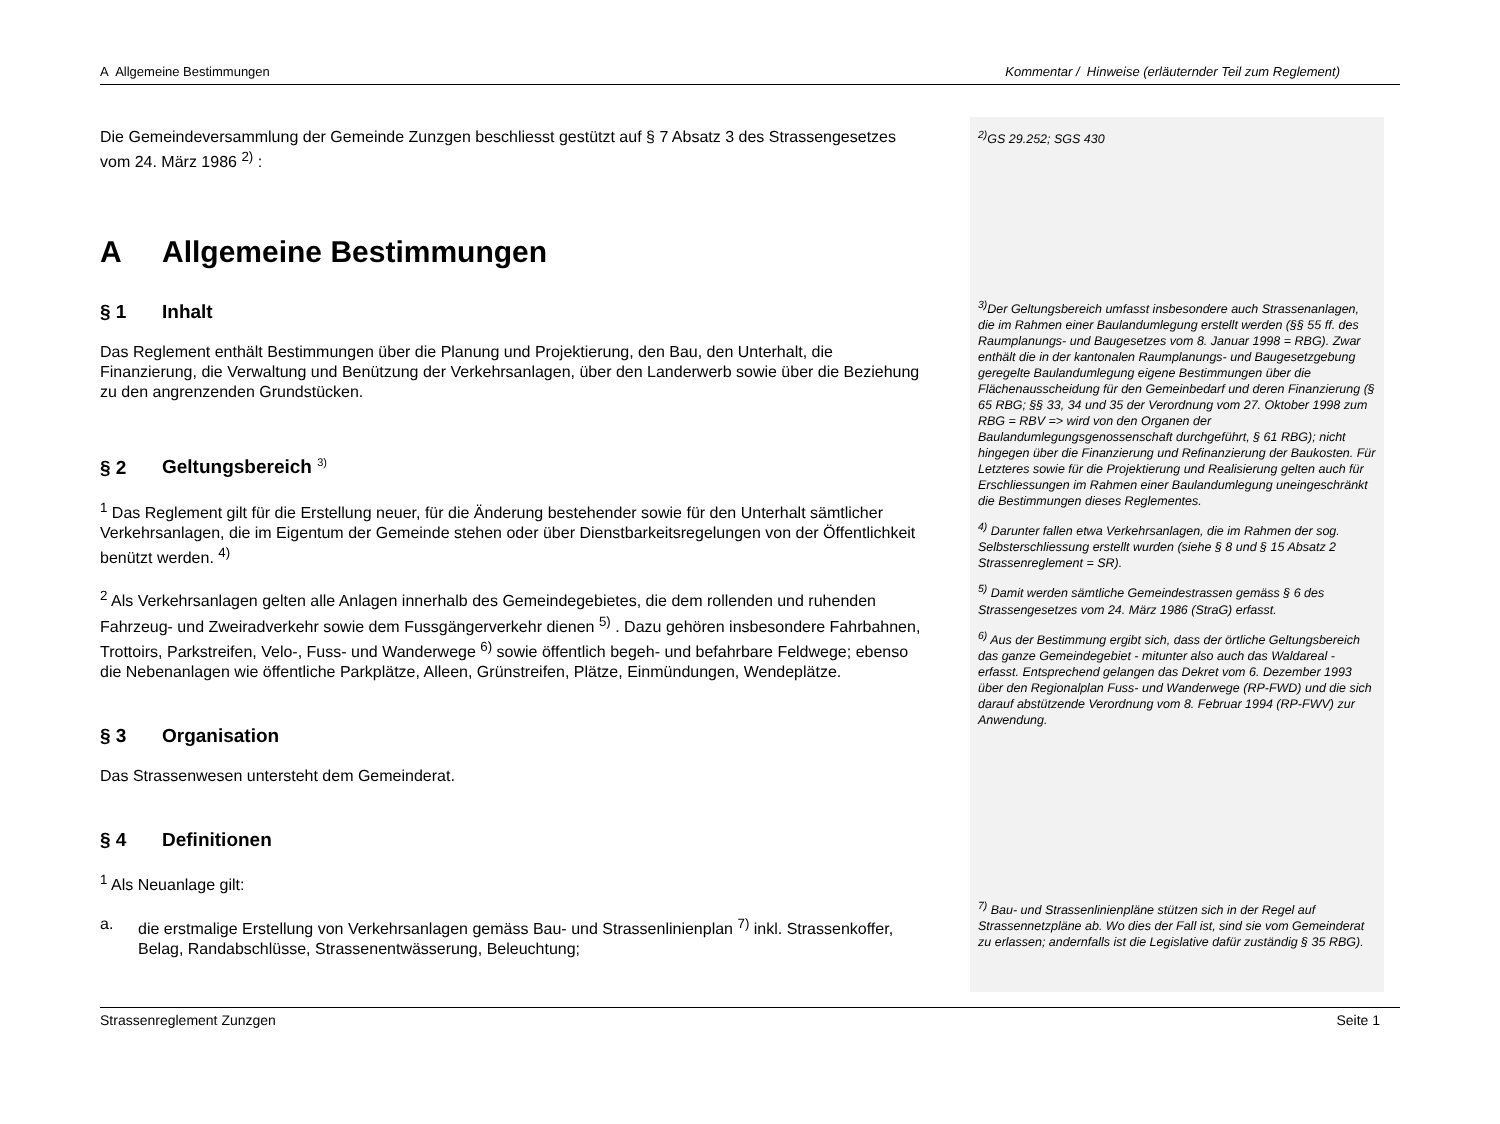A Allgemeine Bestimmungen Kommentar / Hinweise (erläuternder Teil zum Reglement)
Die Gemeindeversammlung der Gemeinde Zunzgen beschliesst gestützt auf § 7 Absatz 3 des Strassengesetzes vom 24. März 1986 <sup>2)</sup> :
A Allgemeine Bestimmungen
§ 1 Inhalt
Das Reglement enthält Bestimmungen über die Planung und Projektierung, den Bau, den Unterhalt, die Finanzierung, die Verwaltung und Benützung der Verkehrsanlagen, über den Landerwerb sowie über die Beziehung zu den angrenzenden Grundstücken.
§ 2 Geltungsbereich <sup>3)</sup>
<sup>1</sup> Das Reglement gilt für die Erstellung neuer, für die Änderung bestehender sowie für den Unterhalt sämtlicher Verkehrsanlagen, die im Eigentum der Gemeinde stehen oder über Dienstbarkeitsregelungen von der Öffentlichkeit benützt werden. <sup>4)</sup>
<sup>2</sup> Als Verkehrsanlagen gelten alle Anlagen innerhalb des Gemeindegebietes, die dem rollenden und ruhenden Fahrzeug- und Zweiradverkehr sowie dem Fussgängerverkehr dienen <sup>5)</sup> . Dazu gehören insbesondere Fahrbahnen, Trottoirs, Parkstreifen, Velo-, Fuss- und Wanderwege <sup>6)</sup> sowie öffentlich begeh- und befahrbare Feldwege; ebenso die Nebenanlagen wie öffentliche Parkplätze, Alleen, Grünstreifen, Plätze, Einmündungen, Wendeplätze.
§ 3 Organisation
Das Strassenwesen untersteht dem Gemeinderat.
§ 4 Definitionen
<sup>1</sup> Als Neuanlage gilt:
a. die erstmalige Erstellung von Verkehrsanlagen gemäss Bau- und Strassenlinienplan <sup>7)</sup> inkl. Strassenkoffer, Belag, Randabschlüsse, Strassenentwässerung, Beleuchtung;
<sup>2)</sup> GS 29.252; SGS 430
<sup>3)</sup> Der Geltungsbereich umfasst insbesondere auch Strassenanlagen, die im Rahmen einer Baulandumlegung erstellt werden (§§ 55 ff. des Raumplanungs- und Baugesetzes vom 8. Januar 1998 = RBG). Zwar enthält die in der kantonalen Raumplanungs- und Baugesetzgebung geregelte Baulandumlegung eigene Bestimmungen über die Flächenausscheidung für den Gemeinbedarf und deren Finanzierung (§ 65 RBG; §§ 33, 34 und 35 der Verordnung vom 27. Oktober 1998 zum RBG = RBV => wird von den Organen der Baulandumlegungsgenossenschaft durchgeführt, § 61 RBG); nicht hingegen über die Finanzierung und Refinanzierung der Baukosten. Für Letzteres sowie für die Projektierung und Realisierung gelten auch für Erschliessungen im Rahmen einer Baulandumlegung uneingeschränkt die Bestimmungen dieses Reglementes.
<sup>4)</sup> Darunter fallen etwa Verkehrsanlagen, die im Rahmen der sog. Selbsterschliessung erstellt wurden (siehe § 8 und § 15 Absatz 2 Strassenreglement = SR).
<sup>5)</sup> Damit werden sämtliche Gemeindestrassen gemäss § 6 des Strassengesetzes vom 24. März 1986 (StraG) erfasst.
<sup>6)</sup> Aus der Bestimmung ergibt sich, dass der örtliche Geltungsbereich das ganze Gemeindegebiet - mitunter also auch das Waldareal - erfasst. Entsprechend gelangen das Dekret vom 6. Dezember 1993 über den Regionalplan Fuss- und Wanderwege (RP-FWD) und die sich darauf abstützende Verordnung vom 8. Februar 1994 (RP-FWV) zur Anwendung.
<sup>7)</sup> Bau- und Strassenlinienpläne stützen sich in der Regel auf Strassennetzpläne ab. Wo dies der Fall ist, sind sie vom Gemeinderat zu erlassen; andernfalls ist die Legislative dafür zuständig § 35 RBG).
Strassenreglement Zunzgen Seite 1